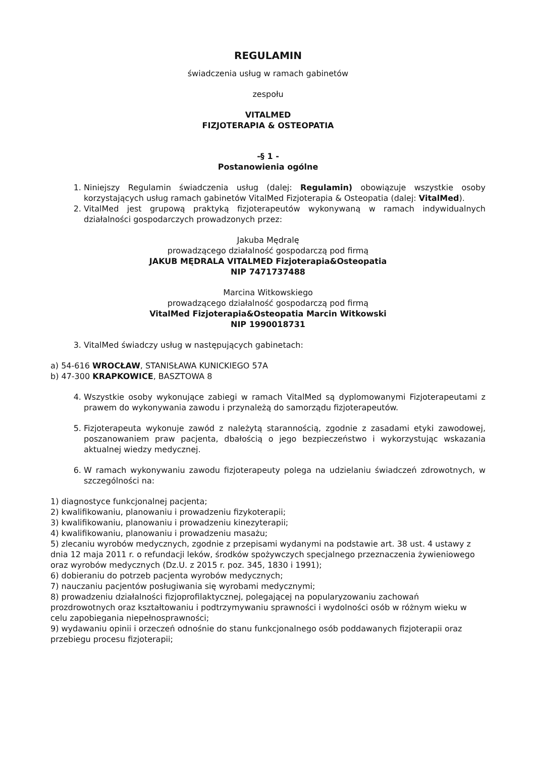REGULAMIN
świadczenia usług w ramach gabinetów
zespołu
VITALMED
FIZJOTERAPIA & OSTEOPATIA
-§ 1 -
Postanowienia ogólne
1. Niniejszy Regulamin świadczenia usług (dalej: Regulamin) obowiązuje wszystkie osoby korzystających usług ramach gabinetów VitalMed Fizjoterapia & Osteopatia (dalej: VitalMed).
2. VitalMed jest grupową praktyką fizjoterapeutów wykonywaną w ramach indywidualnych działalności gospodarczych prowadzonych przez:
Jakuba Mędralę
prowadzącego działalność gospodarczą pod firmą
JAKUB MĘDRALA VITALMED Fizjoterapia&Osteopatia
NIP 7471737488
Marcina Witkowskiego
prowadzącego działalność gospodarczą pod firmą
VitalMed Fizjoterapia&Osteopatia Marcin Witkowski
NIP 1990018731
3. VitalMed świadczy usług w następujących gabinetach:
a) 54-616 WROCŁAW, STANISŁAWA KUNICKIEGO 57A
b) 47-300 KRAPKOWICE, BASZTOWA 8
4. Wszystkie osoby wykonujące zabiegi w ramach VitalMed są dyplomowanymi Fizjoterapeutami z prawem do wykonywania zawodu i przynależą do samorządu fizjoterapeutów.
5. Fizjoterapeuta wykonuje zawód z należytą starannością, zgodnie z zasadami etyki zawodowej, poszanowaniem praw pacjenta, dbałością o jego bezpieczeństwo i wykorzystując wskazania aktualnej wiedzy medycznej.
6. W ramach wykonywaniu zawodu fizjoterapeuty polega na udzielaniu świadczeń zdrowotnych, w szczególności na:
1) diagnostyce funkcjonalnej pacjenta;
2) kwalifikowaniu, planowaniu i prowadzeniu fizykoterapii;
3) kwalifikowaniu, planowaniu i prowadzeniu kinezyterapii;
4) kwalifikowaniu, planowaniu i prowadzeniu masażu;
5) zlecaniu wyrobów medycznych, zgodnie z przepisami wydanymi na podstawie art. 38 ust. 4 ustawy z dnia 12 maja 2011 r. o refundacji leków, środków spożywczych specjalnego przeznaczenia żywieniowego oraz wyrobów medycznych (Dz.U. z 2015 r. poz. 345, 1830 i 1991);
6) dobieraniu do potrzeb pacjenta wyrobów medycznych;
7) nauczaniu pacjentów posługiwania się wyrobami medycznymi;
8) prowadzeniu działalności fizjoprofilaktycznej, polegającej na popularyzowaniu zachowań prozdrowotnych oraz kształtowaniu i podtrzymywaniu sprawności i wydolności osób w różnym wieku w celu zapobiegania niepełnosprawności;
9) wydawaniu opinii i orzeczeń odnośnie do stanu funkcjonalnego osób poddawanych fizjoterapii oraz przebiegu procesu fizjoterapii;